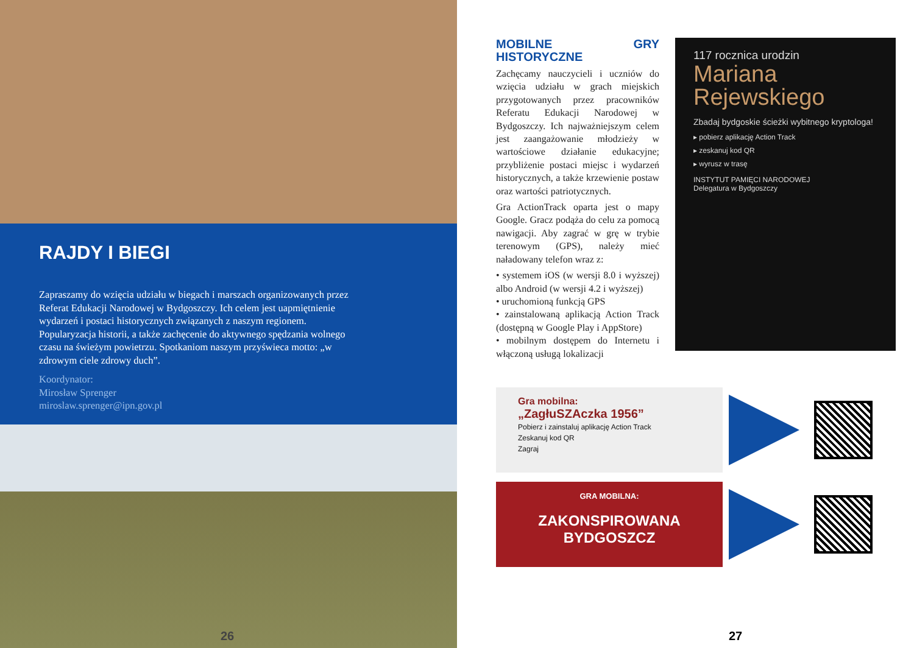RAJDY I BIEGI
Zapraszamy do wzięcia udziału w biegach i marszach organizowanych przez Referat Edukacji Narodowej w Bydgoszczy. Ich celem jest uapmiętnienie wydarzeń i postaci historycznych związanych z naszym regionem. Popularyzacja historii, a także zachęcenie do aktywnego spędzania wolnego czasu na świeżym powietrzu. Spotkaniom naszym przyświeca motto: „w zdrowym ciele zdrowy duch”.
Koordynator:
Mirosław Sprenger
miroslaw.sprenger@ipn.gov.pl
26
MOBILNE GRY HISTORYCZNE
Zachęcamy nauczycieli i uczniów do wzięcia udziału w grach miejskich przygotowanych przez pracowników Referatu Edukacji Narodowej w Bydgoszczy. Ich najważniejszym celem jest zaangażowanie młodzieży w wartościowe działanie edukacyjne; przybliżenie postaci miejsc i wydarzeń historycznych, a także krzewienie postaw oraz wartości patriotycznych.
Gra ActionTrack oparta jest o mapy Google. Gracz podąża do celu za pomocą nawigacji. Aby zagrać w grę w trybie terenowym (GPS), należy mieć naładowany telefon wraz z:
• systemem iOS (w wersji 8.0 i wyższej) albo Android (w wersji 4.2 i wyższej)
• uruchomioną funkcją GPS
• zainstalowaną aplikacją Action Track (dostępną w Google Play i AppStore)
• mobilnym dostępem do Internetu i włączoną usługą lokalizacji
117 rocznica urodzin
Mariana
Rejewskiego
Zbadaj bydgoskie ścieżki wybitnego kryptologa!
▸ pobierz aplikację Action Track
▸ zeskanuj kod QR
▸ wyrusz w trasę
INSTYTUT PAMIĘCI NARODOWEJ
Delegatura w Bydgoszczy
Gra mobilna:
„ZagłuSZAczka 1956”
Pobierz i zainstaluj aplikację Action Track
Zeskanuj kod QR
Zagraj
GRA MOBILNA:
ZAKONSPIROWANA BYDGOSZCZ
27